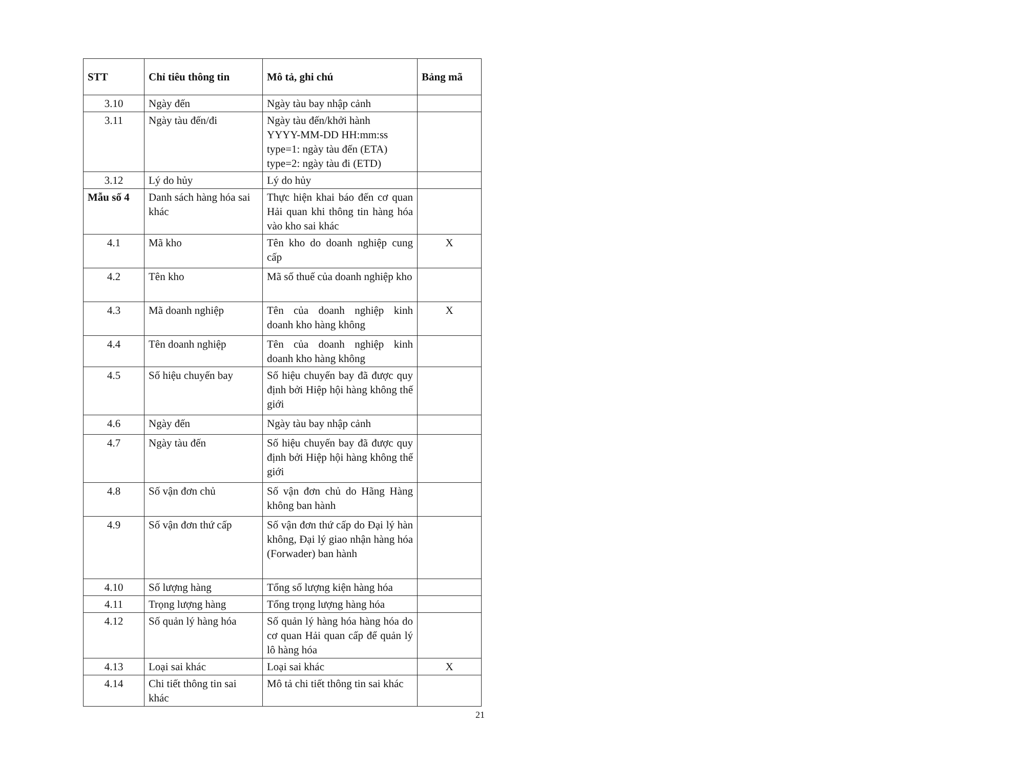| STT | Chỉ tiêu thông tin | Mô tả, ghi chú | Bảng mã |
| --- | --- | --- | --- |
| 3.10 | Ngày đến | Ngày tàu bay nhập cảnh | |
| 3.11 | Ngày tàu đến/đi | Ngày tàu đến/khởi hành YYYY-MM-DD HH:mm:ss type=1: ngày tàu đến (ETA) type=2: ngày tàu đi (ETD) | |
| 3.12 | Lý do hủy | Lý do hủy | |
| Mẫu số 4 | Danh sách hàng hóa sai khác | Thực hiện khai báo đến cơ quan Hải quan khi thông tin hàng hóa vào kho sai khác | |
| 4.1 | Mã kho | Tên kho do doanh nghiệp cung cấp | X |
| 4.2 | Tên kho | Mã số thuế của doanh nghiệp kho | |
| 4.3 | Mã doanh nghiệp | Tên của doanh nghiệp kinh doanh kho hàng không | X |
| 4.4 | Tên doanh nghiệp | Tên của doanh nghiệp kinh doanh kho hàng không | |
| 4.5 | Số hiệu chuyến bay | Số hiệu chuyến bay đã được quy định bởi Hiệp hội hàng không thế giới | |
| 4.6 | Ngày đến | Ngày tàu bay nhập cảnh | |
| 4.7 | Ngày tàu đến | Số hiệu chuyến bay đã được quy định bởi Hiệp hội hàng không thế giới | |
| 4.8 | Số vận đơn chủ | Số vận đơn chủ do Hãng Hàng không ban hành | |
| 4.9 | Số vận đơn thứ cấp | Số vận đơn thứ cấp do Đại lý hàn không, Đại lý giao nhận hàng hóa (Forwader) ban hành | |
| 4.10 | Số lượng hàng | Tổng số lượng kiện hàng hóa | |
| 4.11 | Trọng lượng hàng | Tổng trọng lượng hàng hóa | |
| 4.12 | Số quản lý hàng hóa | Số quản lý hàng hóa hàng hóa do cơ quan Hải quan cấp để quản lý lô hàng hóa | |
| 4.13 | Loại sai khác | Loại sai khác | X |
| 4.14 | Chi tiết thông tin sai khác | Mô tả chi tiết thông tin sai khác | |
21